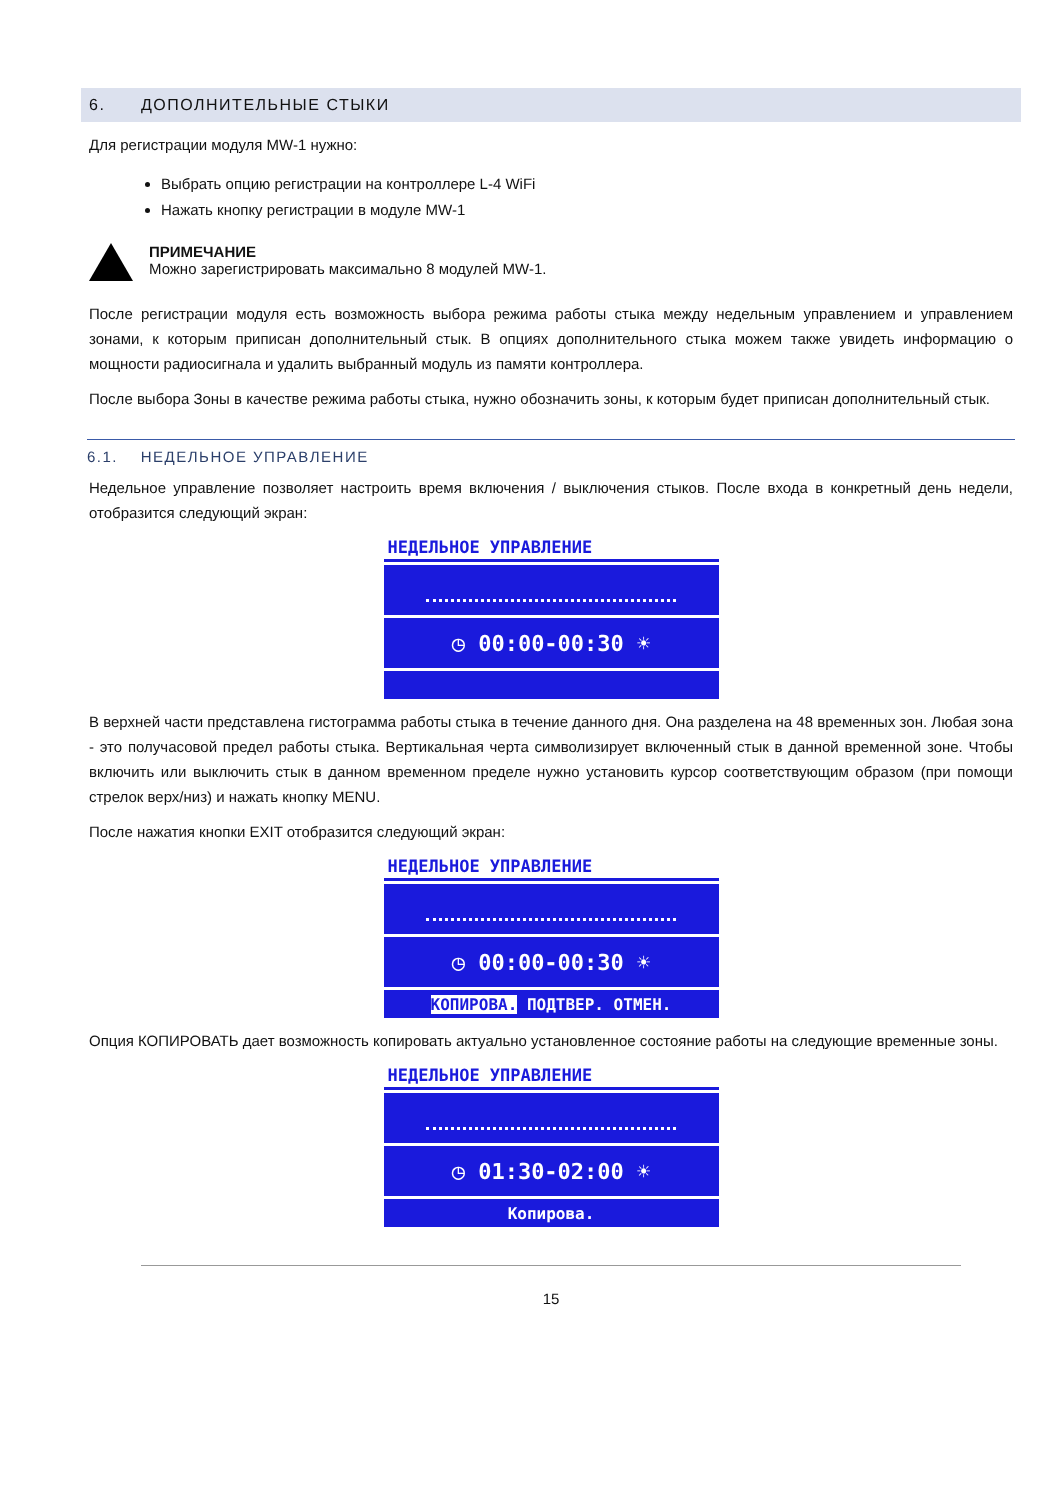6. ДОПОЛНИТЕЛЬНЫЕ СТЫКИ
Для регистрации модуля MW-1 нужно:
Выбрать опцию регистрации на контроллере L-4 WiFi
Нажать кнопку регистрации в модуле MW-1
ПРИМЕЧАНИЕ
Можно зарегистрировать максимально 8 модулей MW-1.
После регистрации модуля есть возможность выбора режима работы стыка между недельным управлением и управлением зонами, к которым приписан дополнительный стык. В опциях дополнительного стыка можем также увидеть информацию о мощности радиосигнала и удалить выбранный модуль из памяти контроллера.
После выбора Зоны в качестве режима работы стыка, нужно обозначить зоны, к которым будет приписан дополнительный стык.
6.1. НЕДЕЛЬНОЕ УПРАВЛЕНИЕ
Недельное управление позволяет настроить время включения / выключения стыков. После входа в конкретный день недели, отобразится следующий экран:
НЕДЕЛЬНОЕ УПРАВЛЕНИЕ
◷ 00:00-00:30 ☀
В верхней части представлена гистограмма работы стыка в течение данного дня. Она разделена на 48 временных зон. Любая зона - это получасовой предел работы стыка. Вертикальная черта символизирует включенный стык в данной временной зоне. Чтобы включить или выключить стык в данном временном пределе нужно установить курсор соответствующим образом (при помощи стрелок верх/низ) и нажать кнопку MENU.
После нажатия кнопки EXIT отобразится следующий экран:
НЕДЕЛЬНОЕ УПРАВЛЕНИЕ
◷ 00:00-00:30 ☀
КОПИРОВА. ПОДТВЕР. ОТМЕН.
Опция КОПИРОВАТЬ дает возможность копировать актуально установленное состояние работы на следующие временные зоны.
НЕДЕЛЬНОЕ УПРАВЛЕНИЕ
◷ 01:30-02:00 ☀
Копирова.
15